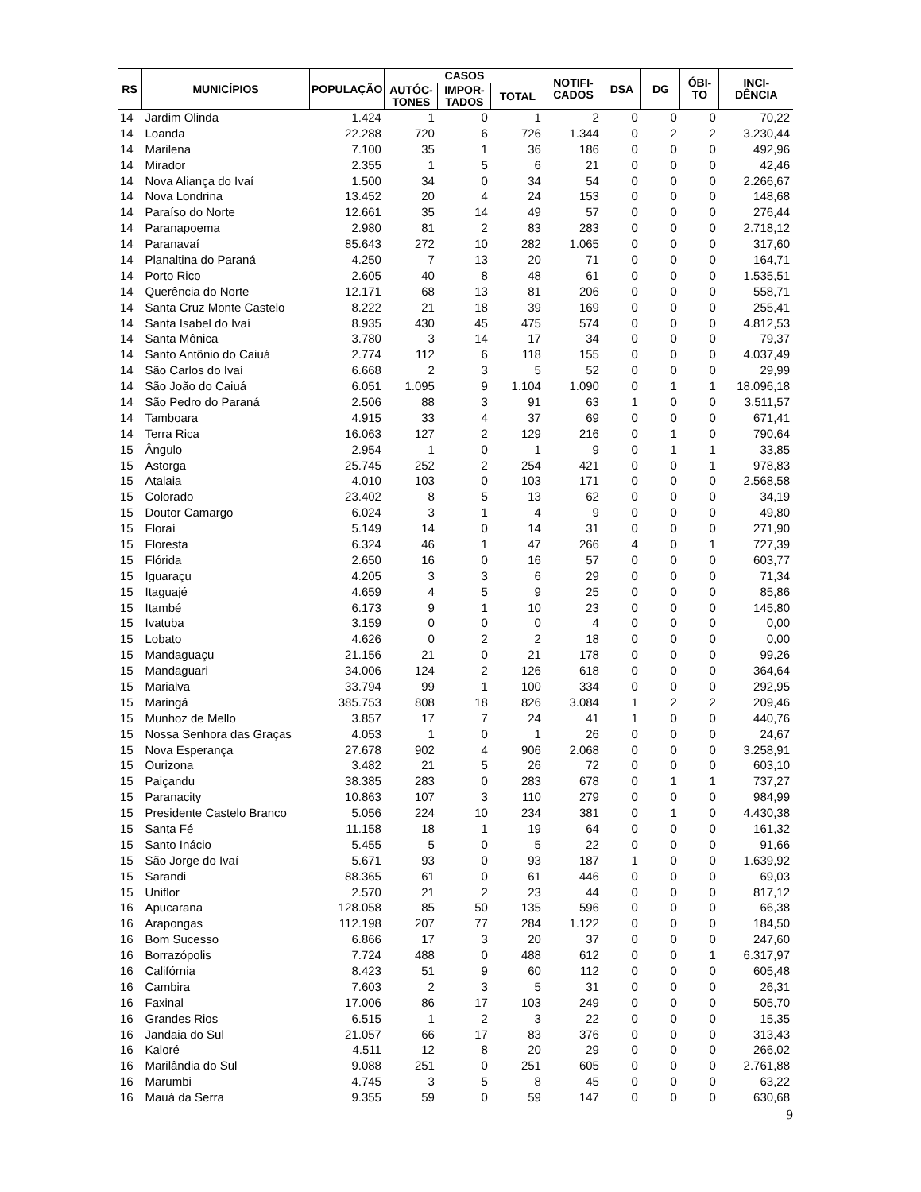| RS | MUNICÍPIOS | POPULAÇÃO | CASOS | | | NOTIFI- CADOS | DSA | DG | ÓBI- TO | INCI- DÊNCIA |
| --- | --- | --- | --- | --- | --- | --- | --- | --- | --- | --- |
| | | | AUTÓC- TONES | IMPOR- TADOS | TOTAL | | | | | |
| 14 | Jardim Olinda | 1.424 | 1 | 0 | 1 | 2 | 0 | 0 | 0 | 70,22 |
| 14 | Loanda | 22.288 | 720 | 6 | 726 | 1.344 | 0 | 2 | 2 | 3.230,44 |
| 14 | Marilena | 7.100 | 35 | 1 | 36 | 186 | 0 | 0 | 0 | 492,96 |
| 14 | Mirador | 2.355 | 1 | 5 | 6 | 21 | 0 | 0 | 0 | 42,46 |
| 14 | Nova Aliança do Ivaí | 1.500 | 34 | 0 | 34 | 54 | 0 | 0 | 0 | 2.266,67 |
| 14 | Nova Londrina | 13.452 | 20 | 4 | 24 | 153 | 0 | 0 | 0 | 148,68 |
| 14 | Paraíso do Norte | 12.661 | 35 | 14 | 49 | 57 | 0 | 0 | 0 | 276,44 |
| 14 | Paranapoema | 2.980 | 81 | 2 | 83 | 283 | 0 | 0 | 0 | 2.718,12 |
| 14 | Paranavaí | 85.643 | 272 | 10 | 282 | 1.065 | 0 | 0 | 0 | 317,60 |
| 14 | Planaltina do Paraná | 4.250 | 7 | 13 | 20 | 71 | 0 | 0 | 0 | 164,71 |
| 14 | Porto Rico | 2.605 | 40 | 8 | 48 | 61 | 0 | 0 | 0 | 1.535,51 |
| 14 | Querência do Norte | 12.171 | 68 | 13 | 81 | 206 | 0 | 0 | 0 | 558,71 |
| 14 | Santa Cruz Monte Castelo | 8.222 | 21 | 18 | 39 | 169 | 0 | 0 | 0 | 255,41 |
| 14 | Santa Isabel do Ivaí | 8.935 | 430 | 45 | 475 | 574 | 0 | 0 | 0 | 4.812,53 |
| 14 | Santa Mônica | 3.780 | 3 | 14 | 17 | 34 | 0 | 0 | 0 | 79,37 |
| 14 | Santo Antônio do Caiuá | 2.774 | 112 | 6 | 118 | 155 | 0 | 0 | 0 | 4.037,49 |
| 14 | São Carlos do Ivaí | 6.668 | 2 | 3 | 5 | 52 | 0 | 0 | 0 | 29,99 |
| 14 | São João do Caiuá | 6.051 | 1.095 | 9 | 1.104 | 1.090 | 0 | 1 | 1 | 18.096,18 |
| 14 | São Pedro do Paraná | 2.506 | 88 | 3 | 91 | 63 | 1 | 0 | 0 | 3.511,57 |
| 14 | Tamboara | 4.915 | 33 | 4 | 37 | 69 | 0 | 0 | 0 | 671,41 |
| 14 | Terra Rica | 16.063 | 127 | 2 | 129 | 216 | 0 | 1 | 0 | 790,64 |
| 15 | Ângulo | 2.954 | 1 | 0 | 1 | 9 | 0 | 1 | 1 | 33,85 |
| 15 | Astorga | 25.745 | 252 | 2 | 254 | 421 | 0 | 0 | 1 | 978,83 |
| 15 | Atalaia | 4.010 | 103 | 0 | 103 | 171 | 0 | 0 | 0 | 2.568,58 |
| 15 | Colorado | 23.402 | 8 | 5 | 13 | 62 | 0 | 0 | 0 | 34,19 |
| 15 | Doutor Camargo | 6.024 | 3 | 1 | 4 | 9 | 0 | 0 | 0 | 49,80 |
| 15 | Floraí | 5.149 | 14 | 0 | 14 | 31 | 0 | 0 | 0 | 271,90 |
| 15 | Floresta | 6.324 | 46 | 1 | 47 | 266 | 4 | 0 | 1 | 727,39 |
| 15 | Flórida | 2.650 | 16 | 0 | 16 | 57 | 0 | 0 | 0 | 603,77 |
| 15 | Iguaraçu | 4.205 | 3 | 3 | 6 | 29 | 0 | 0 | 0 | 71,34 |
| 15 | Itaguajé | 4.659 | 4 | 5 | 9 | 25 | 0 | 0 | 0 | 85,86 |
| 15 | Itambé | 6.173 | 9 | 1 | 10 | 23 | 0 | 0 | 0 | 145,80 |
| 15 | Ivatuba | 3.159 | 0 | 0 | 0 | 4 | 0 | 0 | 0 | 0,00 |
| 15 | Lobato | 4.626 | 0 | 2 | 2 | 18 | 0 | 0 | 0 | 0,00 |
| 15 | Mandaguaçu | 21.156 | 21 | 0 | 21 | 178 | 0 | 0 | 0 | 99,26 |
| 15 | Mandaguari | 34.006 | 124 | 2 | 126 | 618 | 0 | 0 | 0 | 364,64 |
| 15 | Marialva | 33.794 | 99 | 1 | 100 | 334 | 0 | 0 | 0 | 292,95 |
| 15 | Maringá | 385.753 | 808 | 18 | 826 | 3.084 | 1 | 2 | 2 | 209,46 |
| 15 | Munhoz de Mello | 3.857 | 17 | 7 | 24 | 41 | 1 | 0 | 0 | 440,76 |
| 15 | Nossa Senhora das Graças | 4.053 | 1 | 0 | 1 | 26 | 0 | 0 | 0 | 24,67 |
| 15 | Nova Esperança | 27.678 | 902 | 4 | 906 | 2.068 | 0 | 0 | 0 | 3.258,91 |
| 15 | Ourizona | 3.482 | 21 | 5 | 26 | 72 | 0 | 0 | 0 | 603,10 |
| 15 | Paiçandu | 38.385 | 283 | 0 | 283 | 678 | 0 | 1 | 1 | 737,27 |
| 15 | Paranacity | 10.863 | 107 | 3 | 110 | 279 | 0 | 0 | 0 | 984,99 |
| 15 | Presidente Castelo Branco | 5.056 | 224 | 10 | 234 | 381 | 0 | 1 | 0 | 4.430,38 |
| 15 | Santa Fé | 11.158 | 18 | 1 | 19 | 64 | 0 | 0 | 0 | 161,32 |
| 15 | Santo Inácio | 5.455 | 5 | 0 | 5 | 22 | 0 | 0 | 0 | 91,66 |
| 15 | São Jorge do Ivaí | 5.671 | 93 | 0 | 93 | 187 | 1 | 0 | 0 | 1.639,92 |
| 15 | Sarandi | 88.365 | 61 | 0 | 61 | 446 | 0 | 0 | 0 | 69,03 |
| 15 | Uniflor | 2.570 | 21 | 2 | 23 | 44 | 0 | 0 | 0 | 817,12 |
| 16 | Apucarana | 128.058 | 85 | 50 | 135 | 596 | 0 | 0 | 0 | 66,38 |
| 16 | Arapongas | 112.198 | 207 | 77 | 284 | 1.122 | 0 | 0 | 0 | 184,50 |
| 16 | Bom Sucesso | 6.866 | 17 | 3 | 20 | 37 | 0 | 0 | 0 | 247,60 |
| 16 | Borrazópolis | 7.724 | 488 | 0 | 488 | 612 | 0 | 0 | 1 | 6.317,97 |
| 16 | Califórnia | 8.423 | 51 | 9 | 60 | 112 | 0 | 0 | 0 | 605,48 |
| 16 | Cambira | 7.603 | 2 | 3 | 5 | 31 | 0 | 0 | 0 | 26,31 |
| 16 | Faxinal | 17.006 | 86 | 17 | 103 | 249 | 0 | 0 | 0 | 505,70 |
| 16 | Grandes Rios | 6.515 | 1 | 2 | 3 | 22 | 0 | 0 | 0 | 15,35 |
| 16 | Jandaia do Sul | 21.057 | 66 | 17 | 83 | 376 | 0 | 0 | 0 | 313,43 |
| 16 | Kaloré | 4.511 | 12 | 8 | 20 | 29 | 0 | 0 | 0 | 266,02 |
| 16 | Marilândia do Sul | 9.088 | 251 | 0 | 251 | 605 | 0 | 0 | 0 | 2.761,88 |
| 16 | Marumbi | 4.745 | 3 | 5 | 8 | 45 | 0 | 0 | 0 | 63,22 |
| 16 | Mauá da Serra | 9.355 | 59 | 0 | 59 | 147 | 0 | 0 | 0 | 630,68 |
9